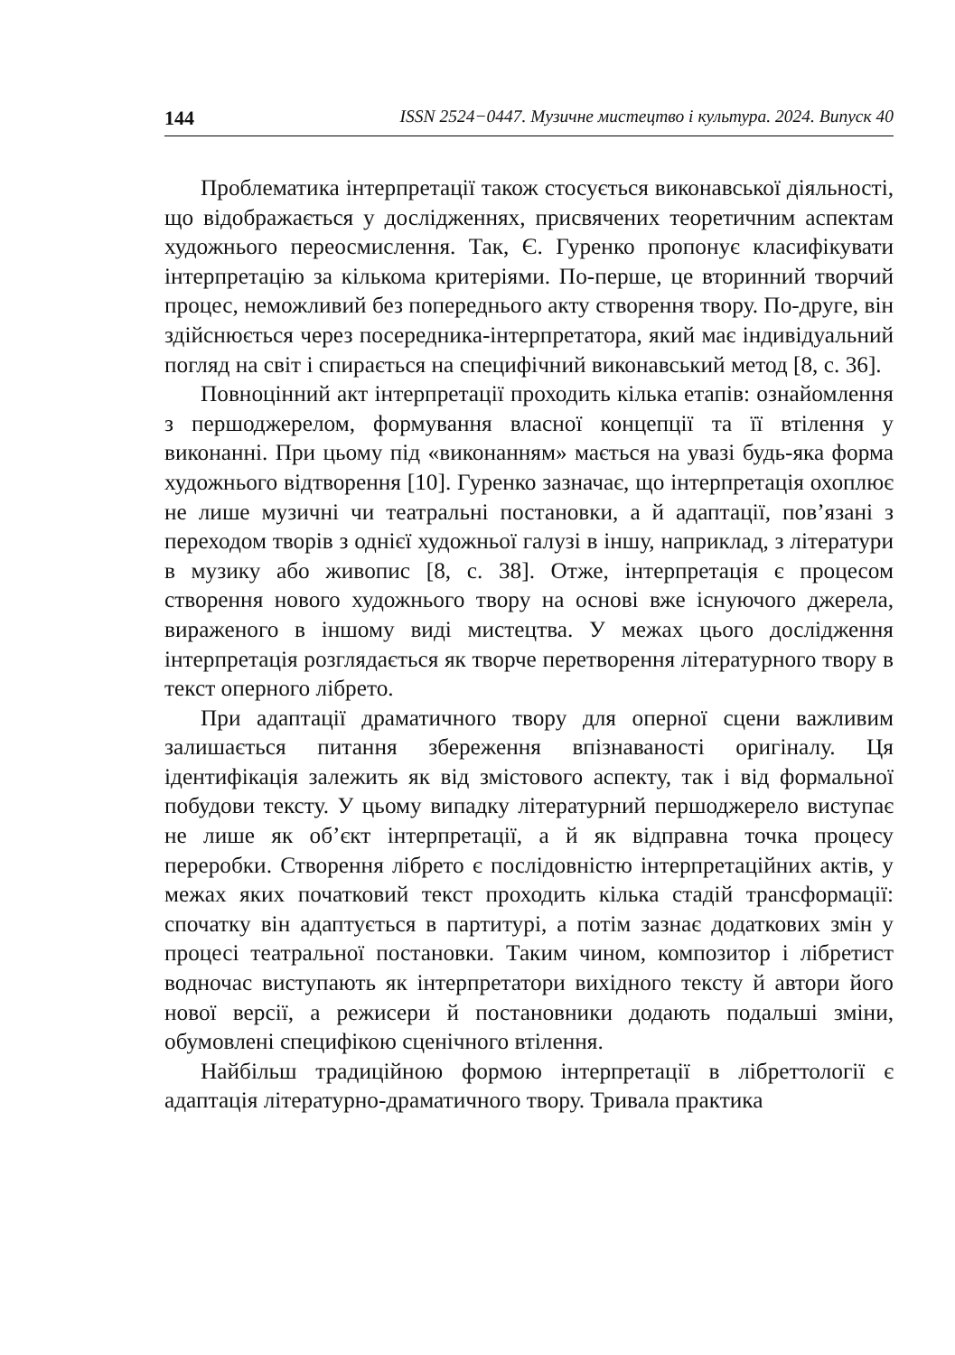144 ISSN 2524−0447. Музичне мистецтво і культура. 2024. Випуск 40
Проблематика інтерпретації також стосується виконавської діяльності, що відображається у дослідженнях, присвячених теоретичним аспектам художнього переосмислення. Так, Є. Гуренко пропонує класифікувати інтерпретацію за кількома критеріями. По-перше, це вторинний творчий процес, неможливий без попереднього акту створення твору. По-друге, він здійснюється через посередника-інтерпретатора, який має індивідуальний погляд на світ і спирається на специфічний виконавський метод [8, с. 36].
Повноцінний акт інтерпретації проходить кілька етапів: ознайомлення з першоджерелом, формування власної концепції та її втілення у виконанні. При цьому під «виконанням» мається на увазі будь-яка форма художнього відтворення [10]. Гуренко зазначає, що інтерпретація охоплює не лише музичні чи театральні постановки, а й адаптації, пов’язані з переходом творів з однієї художньої галузі в іншу, наприклад, з літератури в музику або живопис [8, с. 38]. Отже, інтерпретація є процесом створення нового художнього твору на основі вже існуючого джерела, вираженого в іншому виді мистецтва. У межах цього дослідження інтерпретація розглядається як творче перетворення літературного твору в текст оперного лібрето.
При адаптації драматичного твору для оперної сцени важливим залишається питання збереження впізнаваності оригіналу. Ця ідентифікація залежить як від змістового аспекту, так і від формальної побудови тексту. У цьому випадку літературний першоджерело виступає не лише як об’єкт інтерпретації, а й як відправна точка процесу переробки. Створення лібрето є послідовністю інтерпретаційних актів, у межах яких початковий текст проходить кілька стадій трансформації: спочатку він адаптується в партитурі, а потім зазнає додаткових змін у процесі театральної постановки. Таким чином, композитор і лібретист водночас виступають як інтерпретатори вихідного тексту й автори його нової версії, а режисери й постановники додають подальші зміни, обумовлені специфікою сценічного втілення.
Найбільш традиційною формою інтерпретації в лібреттології є адаптація літературно-драматичного твору. Тривала практика